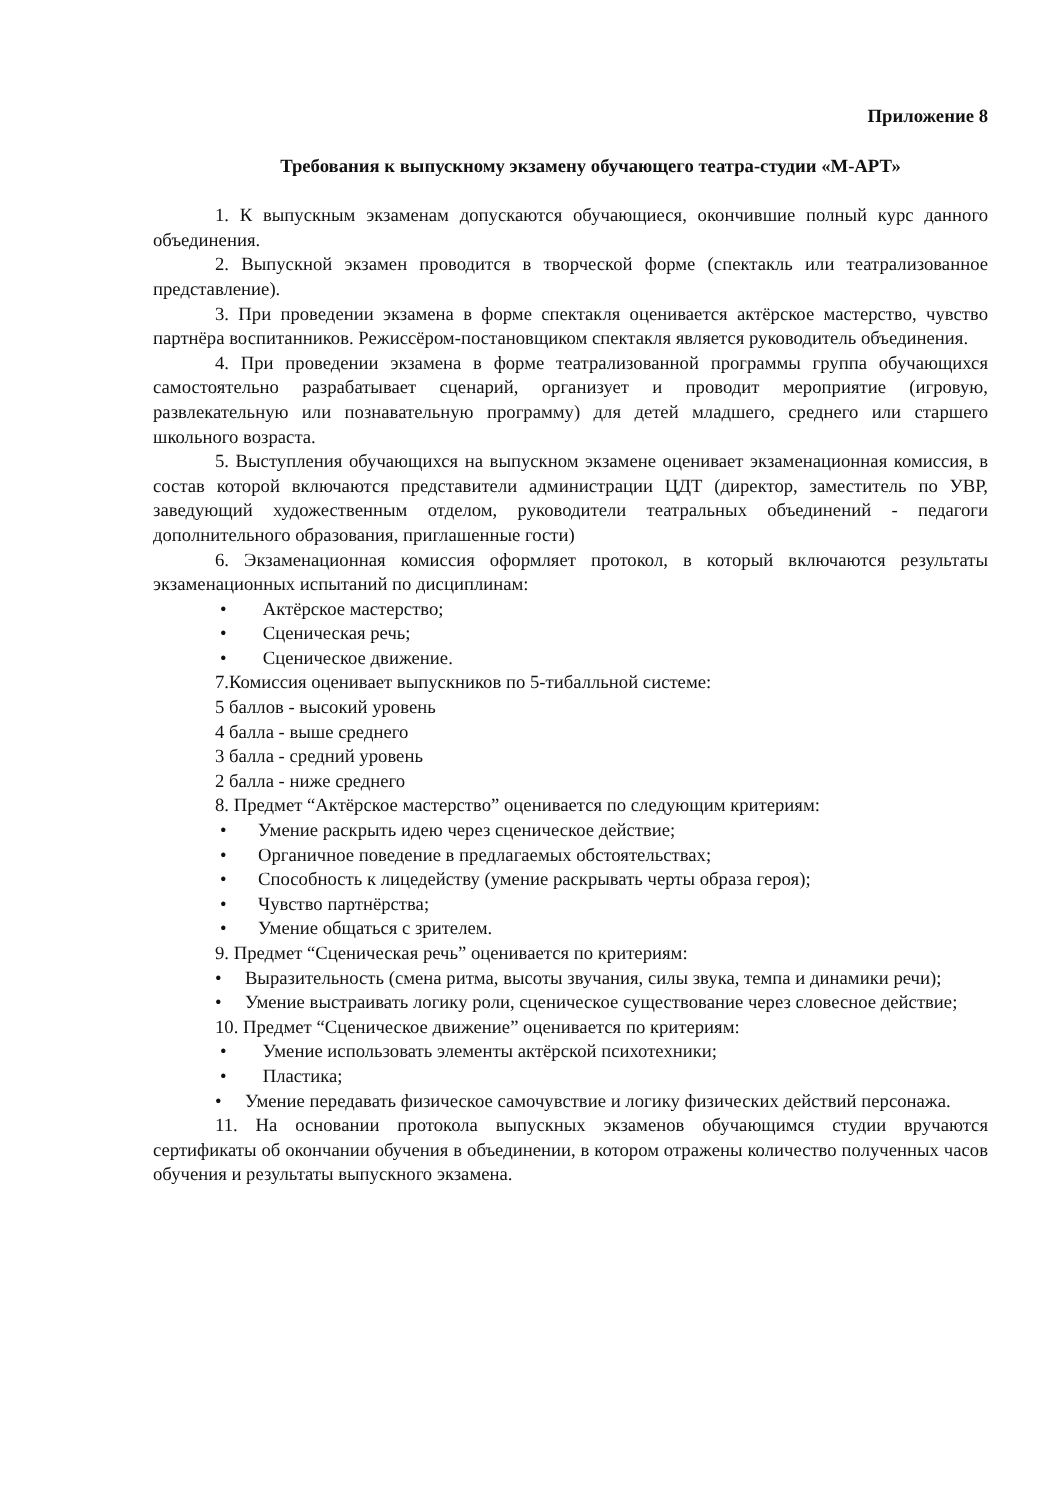Приложение 8
Требования к выпускному экзамену обучающего театра-студии «М-АРТ»
1. К выпускным экзаменам допускаются обучающиеся, окончившие полный курс данного объединения.
2. Выпускной экзамен проводится в творческой форме (спектакль или театрализованное представление).
3. При проведении экзамена в форме спектакля оценивается актёрское мастерство, чувство партнёра воспитанников. Режиссёром-постановщиком спектакля является руководитель объединения.
4. При проведении экзамена в форме театрализованной программы группа обучающихся самостоятельно разрабатывает сценарий, организует и проводит мероприятие (игровую, развлекательную или познавательную программу) для детей младшего, среднего или старшего школьного возраста.
5. Выступления обучающихся на выпускном экзамене оценивает экзаменационная комиссия, в состав которой включаются представители администрации ЦДТ (директор, заместитель по УВР, заведующий художественным отделом, руководители театральных объединений - педагоги дополнительного образования, приглашенные гости)
6. Экзаменационная комиссия оформляет протокол, в который включаются результаты экзаменационных испытаний по дисциплинам:
• Актёрское мастерство;
• Сценическая речь;
• Сценическое движение.
7.Комиссия оценивает выпускников по 5-тибалльной системе:
5 баллов - высокий уровень
4 балла - выше среднего
3 балла - средний уровень
2 балла - ниже среднего
8. Предмет “Актёрское мастерство” оценивается по следующим критериям:
• Умение раскрыть идею через сценическое действие;
• Органичное поведение в предлагаемых обстоятельствах;
• Способность к лицедейству (умение раскрывать черты образа героя);
• Чувство партнёрства;
• Умение общаться с зрителем.
9. Предмет “Сценическая речь” оценивается по критериям:
• Выразительность (смена ритма, высоты звучания, силы звука, темпа и динамики речи);
• Умение выстраивать логику роли, сценическое существование через словесное действие;
10. Предмет “Сценическое движение” оценивается по критериям:
• Умение использовать элементы актёрской психотехники;
• Пластика;
• Умение передавать физическое самочувствие и логику физических действий персонажа.
11. На основании протокола выпускных экзаменов обучающимся студии вручаются сертификаты об окончании обучения в объединении, в котором отражены количество полученных часов обучения и результаты выпускного экзамена.